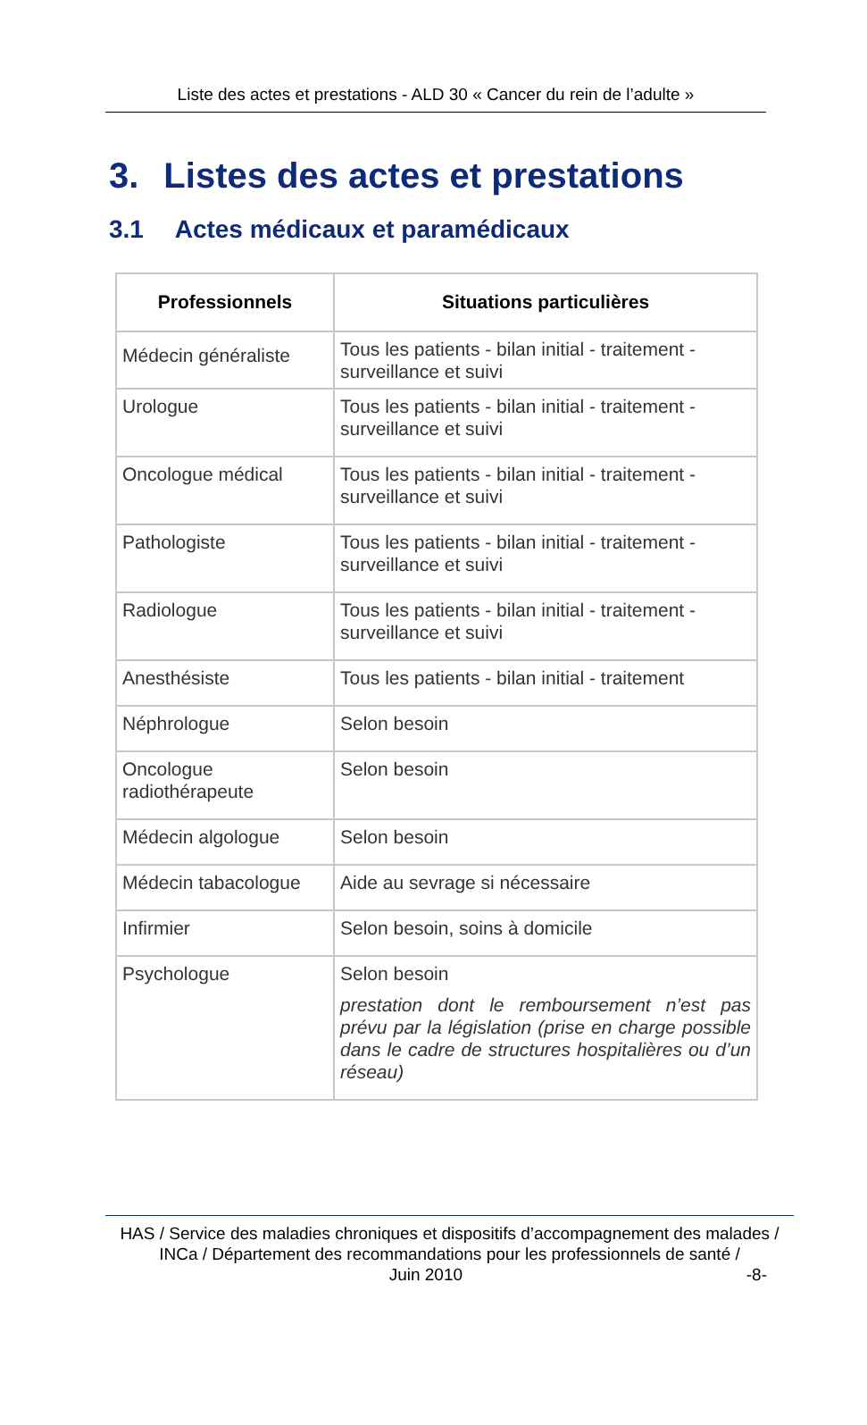Liste des actes et prestations - ALD 30 « Cancer du rein de l’adulte »
3. Listes des actes et prestations
3.1 Actes médicaux et paramédicaux
| Professionnels | Situations particulières |
| --- | --- |
| Médecin généraliste | Tous les patients - bilan initial - traitement - surveillance et suivi |
| Urologue | Tous les patients - bilan initial - traitement - surveillance et suivi |
| Oncologue médical | Tous les patients - bilan initial - traitement - surveillance et suivi |
| Pathologiste | Tous les patients - bilan initial - traitement - surveillance et suivi |
| Radiologue | Tous les patients - bilan initial - traitement - surveillance et suivi |
| Anesthésiste | Tous les patients - bilan initial - traitement |
| Néphrologue | Selon besoin |
| Oncologue radiothérapeute | Selon besoin |
| Médecin algologue | Selon besoin |
| Médecin tabacologue | Aide au sevrage si nécessaire |
| Infirmier | Selon besoin, soins à domicile |
| Psychologue | Selon besoin prestation dont le remboursement n’est pas prévu par la législation (prise en charge possible dans le cadre de structures hospitalières ou d’un réseau) |
HAS / Service des maladies chroniques et dispositifs d’accompagnement des malades / INCa / Département des recommandations pour les professionnels de santé /
Juin 2010 -8-